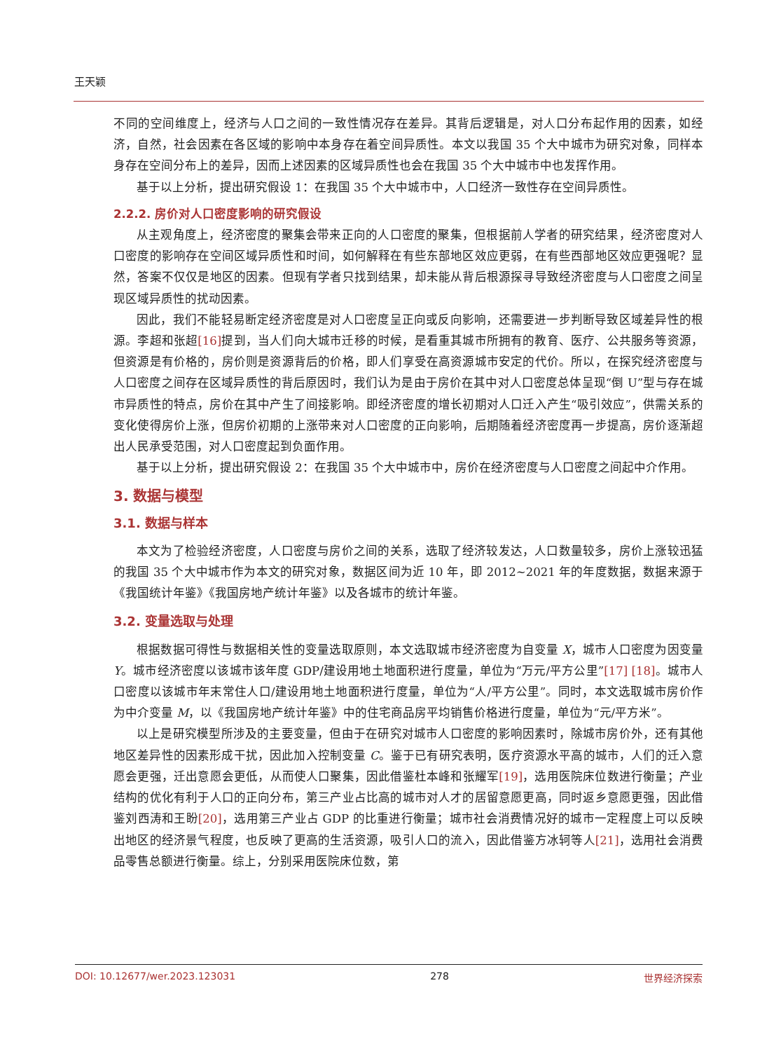王天颖
不同的空间维度上，经济与人口之间的一致性情况存在差异。其背后逻辑是，对人口分布起作用的因素，如经济，自然，社会因素在各区域的影响中本身存在着空间异质性。本文以我国 35 个大中城市为研究对象，同样本身存在空间分布上的差异，因而上述因素的区域异质性也会在我国 35 个大中城市中也发挥作用。
基于以上分析，提出研究假设 1：在我国 35 个大中城市中，人口经济一致性存在空间异质性。
2.2.2. 房价对人口密度影响的研究假设
从主观角度上，经济密度的聚集会带来正向的人口密度的聚集，但根据前人学者的研究结果，经济密度对人口密度的影响存在空间区域异质性和时间，如何解释在有些东部地区效应更弱，在有些西部地区效应更强呢？显然，答案不仅仅是地区的因素。但现有学者只找到结果，却未能从背后根源探寻导致经济密度与人口密度之间呈现区域异质性的扰动因素。
因此，我们不能轻易断定经济密度是对人口密度呈正向或反向影响，还需要进一步判断导致区域差异性的根源。李超和张超[16] 提到，当人们向大城市迁移的时候，是看重其城市所拥有的教育、医疗、公共服务等资源，但资源是有价格的，房价则是资源背后的价格，即人们享受在高资源城市安定的代价。所以，在探究经济密度与人口密度之间存在区域异质性的背后原因时，我们认为是由于房价在其中对人口密度总体呈现“倒 U”型与存在城市异质性的特点，房价在其中产生了间接影响。即经济密度的增长初期对人口迁入产生“吸引效应”，供需关系的变化使得房价上涨，但房价初期的上涨带来对人口密度的正向影响，后期随着经济密度再一步提高，房价逐渐超出人民承受范围，对人口密度起到负面作用。
基于以上分析，提出研究假设 2：在我国 35 个大中城市中，房价在经济密度与人口密度之间起中介作用。
3. 数据与模型
3.1. 数据与样本
本文为了检验经济密度，人口密度与房价之间的关系，选取了经济较发达，人口数量较多，房价上涨较迅猛的我国 35 个大中城市作为本文的研究对象，数据区间为近 10 年，即 2012~2021 年的年度数据，数据来源于《我国统计年鉴》《我国房地产统计年鉴》以及各城市的统计年鉴。
3.2. 变量选取与处理
根据数据可得性与数据相关性的变量选取原则，本文选取城市经济密度为自变量 X，城市人口密度为因变量 Y。城市经济密度以该城市该年度 GDP/建设用地土地面积进行度量，单位为“万元/平方公里”[17] [18]。城市人口密度以该城市年末常住人口/建设用地土地面积进行度量，单位为“人/平方公里”。同时，本文选取城市房价作为中介变量 M，以《我国房地产统计年鉴》中的住宅商品房平均销售价格进行度量，单位为“元/平方米”。
以上是研究模型所涉及的主要变量，但由于在研究对城市人口密度的影响因素时，除城市房价外，还有其他地区差异性的因素形成干扰，因此加入控制变量 C。鉴于已有研究表明，医疗资源水平高的城市，人们的迁入意愿会更强，迁出意愿会更低，从而使人口聚集，因此借鉴杜本峰和张耀军[19]，选用医院床位数进行衡量；产业结构的优化有利于人口的正向分布，第三产业占比高的城市对人才的居留意愿更高，同时返乡意愿更强，因此借鉴刘西涛和王盼[20]，选用第三产业占 GDP 的比重进行衡量；城市社会消费情况好的城市一定程度上可以反映出地区的经济景气程度，也反映了更高的生活资源，吸引人口的流入，因此借鉴方冰轲等人[21]，选用社会消费品零售总额进行衡量。综上，分别采用医院床位数，第
DOI: 10.12677/wer.2023.123031 278 世界经济探索